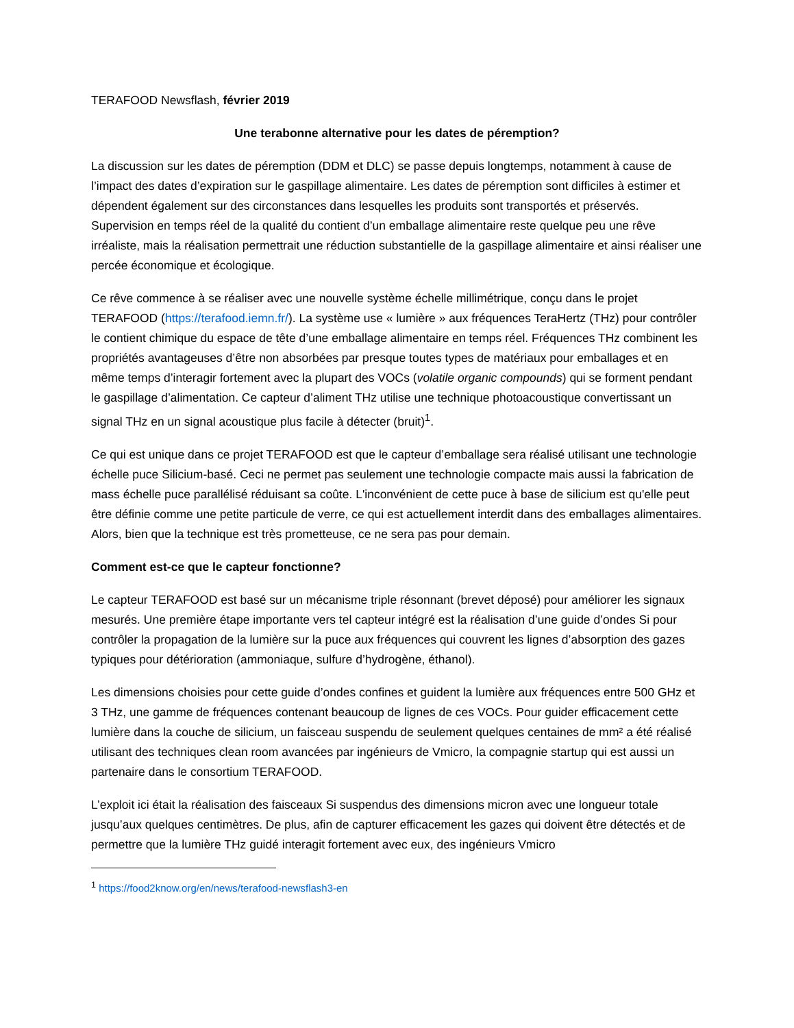TERAFOOD Newsflash, février 2019
Une terabonne alternative pour les dates de péremption?
La discussion sur les dates de péremption (DDM et DLC) se passe depuis longtemps, notamment à cause de l’impact des dates d’expiration sur le gaspillage alimentaire. Les dates de péremption sont difficiles à estimer et dépendent également sur des circonstances dans lesquelles les produits sont transportés et préservés. Supervision en temps réel de la qualité du contient d’un emballage alimentaire reste quelque peu une rêve irréaliste, mais la réalisation permettrait une réduction substantielle de la gaspillage alimentaire et ainsi réaliser une percée économique et écologique.
Ce rêve commence à se réaliser avec une nouvelle système échelle millimétrique, conçu dans le projet TERAFOOD (https://terafood.iemn.fr/). La système use « lumière » aux fréquences TeraHertz (THz) pour contrôler le contient chimique du espace de tête d’une emballage alimentaire en temps réel. Fréquences THz combinent les propriétés avantageuses d’être non absorbées par presque toutes types de matériaux pour emballages et en même temps d’interagir fortement avec la plupart des VOCs (volatile organic compounds) qui se forment pendant le gaspillage d’alimentation. Ce capteur d’aliment THz utilise une technique photoacoustique convertissant un signal THz en un signal acoustique plus facile à détecter (bruit)<sup>1</sup>.
Ce qui est unique dans ce projet TERAFOOD est que le capteur d’emballage sera réalisé utilisant une technologie échelle puce Silicium-basé. Ceci ne permet pas seulement une technologie compacte mais aussi la fabrication de mass échelle puce parallélisé réduisant sa coûte. L'inconvénient de cette puce à base de silicium est qu'elle peut être définie comme une petite particule de verre, ce qui est actuellement interdit dans des emballages alimentaires. Alors, bien que la technique est très prometteuse, ce ne sera pas pour demain.
Comment est-ce que le capteur fonctionne?
Le capteur TERAFOOD est basé sur un mécanisme triple résonnant (brevet déposé) pour améliorer les signaux mesurés. Une première étape importante vers tel capteur intégré est la réalisation d’une guide d’ondes Si pour contrôler la propagation de la lumière sur la puce aux fréquences qui couvrent les lignes d’absorption des gazes typiques pour détérioration (ammoniaque, sulfure d’hydrogène, éthanol).
Les dimensions choisies pour cette guide d’ondes confines et guident la lumière aux fréquences entre 500 GHz et 3 THz, une gamme de fréquences contenant beaucoup de lignes de ces VOCs. Pour guider efficacement cette lumière dans la couche de silicium, un faisceau suspendu de seulement quelques centaines de mm² a été réalisé utilisant des techniques clean room avancées par ingénieurs de Vmicro, la compagnie startup qui est aussi un partenaire dans le consortium TERAFOOD.
L’exploit ici était la réalisation des faisceaux Si suspendus des dimensions micron avec une longueur totale jusqu’aux quelques centimètres. De plus, afin de capturer efficacement les gazes qui doivent être détectés et de permettre que la lumière THz guidé interagit fortement avec eux, des ingénieurs Vmicro
<sup>1</sup> https://food2know.org/en/news/terafood-newsflash3-en